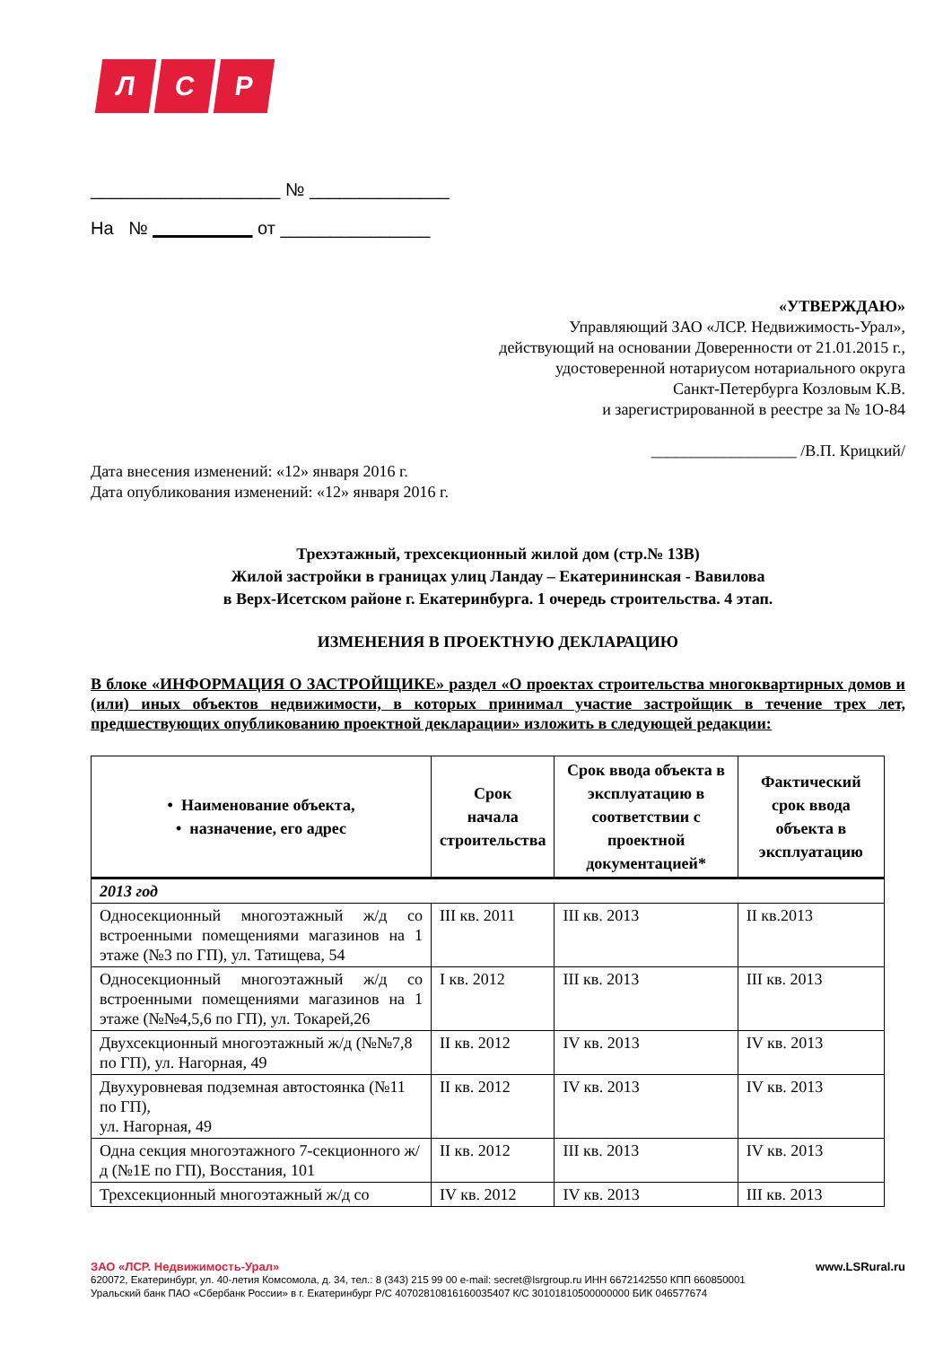Л С Р
___________________ № ______________
На № __________ от _______________
«УТВЕРЖДАЮ»
Управляющий ЗАО «ЛСР. Недвижимость-Урал»,
действующий на основании Доверенности от 21.01.2015 г.,
удостоверенной нотариусом нотариального округа
Санкт-Петербурга Козловым К.В.
и зарегистрированной в реестре за № 1О-84
__________________ /В.П. Крицкий/
Дата внесения изменений: «12» января 2016 г.
Дата опубликования изменений: «12» января 2016 г.
Трехэтажный, трехсекционный жилой дом (стр.№ 13В)
Жилой застройки в границах улиц Ландау – Екатерининская - Вавилова
в Верх-Исетском районе г. Екатеринбурга. 1 очередь строительства. 4 этап.
ИЗМЕНЕНИЯ В ПРОЕКТНУЮ ДЕКЛАРАЦИЮ
В блоке «ИНФОРМАЦИЯ О ЗАСТРОЙЩИКЕ» раздел «О проектах строительства многоквартирных домов и (или) иных объектов недвижимости, в которых принимал участие застройщик в течение трех лет, предшествующих опубликованию проектной декларации» изложить в следующей редакции:
| • Наименование объекта, • назначение, его адрес | Срок начала строительства | Срок ввода объекта в эксплуатацию в соответствии с проектной документацией* | Фактический срок ввода объекта в эксплуатацию |
| --- | --- | --- | --- |
| 2013 год | | | |
| Односекционный многоэтажный ж/д со встроенными помещениями магазинов на 1 этаже (№3 по ГП), ул. Татищева, 54 | III кв. 2011 | III кв. 2013 | II кв.2013 |
| Односекционный многоэтажный ж/д со встроенными помещениями магазинов на 1 этаже (№№4,5,6 по ГП), ул. Токарей,26 | I кв. 2012 | III кв. 2013 | III кв. 2013 |
| Двухсекционный многоэтажный ж/д (№№7,8 по ГП), ул. Нагорная, 49 | II кв. 2012 | IV кв. 2013 | IV кв. 2013 |
| Двухуровневая подземная автостоянка (№11 по ГП), ул. Нагорная, 49 | II кв. 2012 | IV кв. 2013 | IV кв. 2013 |
| Одна секция многоэтажного 7-секционного ж/д (№1Е по ГП), Восстания, 101 | II кв. 2012 | III кв. 2013 | IV кв. 2013 |
| Трехсекционный многоэтажный ж/д со | IV кв. 2012 | IV кв. 2013 | III кв. 2013 |
ЗАО «ЛСР. Недвижимость-Урал» www.LSRural.ru
620072, Екатеринбург, ул. 40-летия Комсомола, д. 34, тел.: 8 (343) 215 99 00 e-mail: secret@lsrgroup.ru ИНН 6672142550 КПП 660850001
Уральский банк ПАО «Сбербанк России» в г. Екатеринбург Р/С 40702810816160035407 К/С 30101810500000000 БИК 046577674